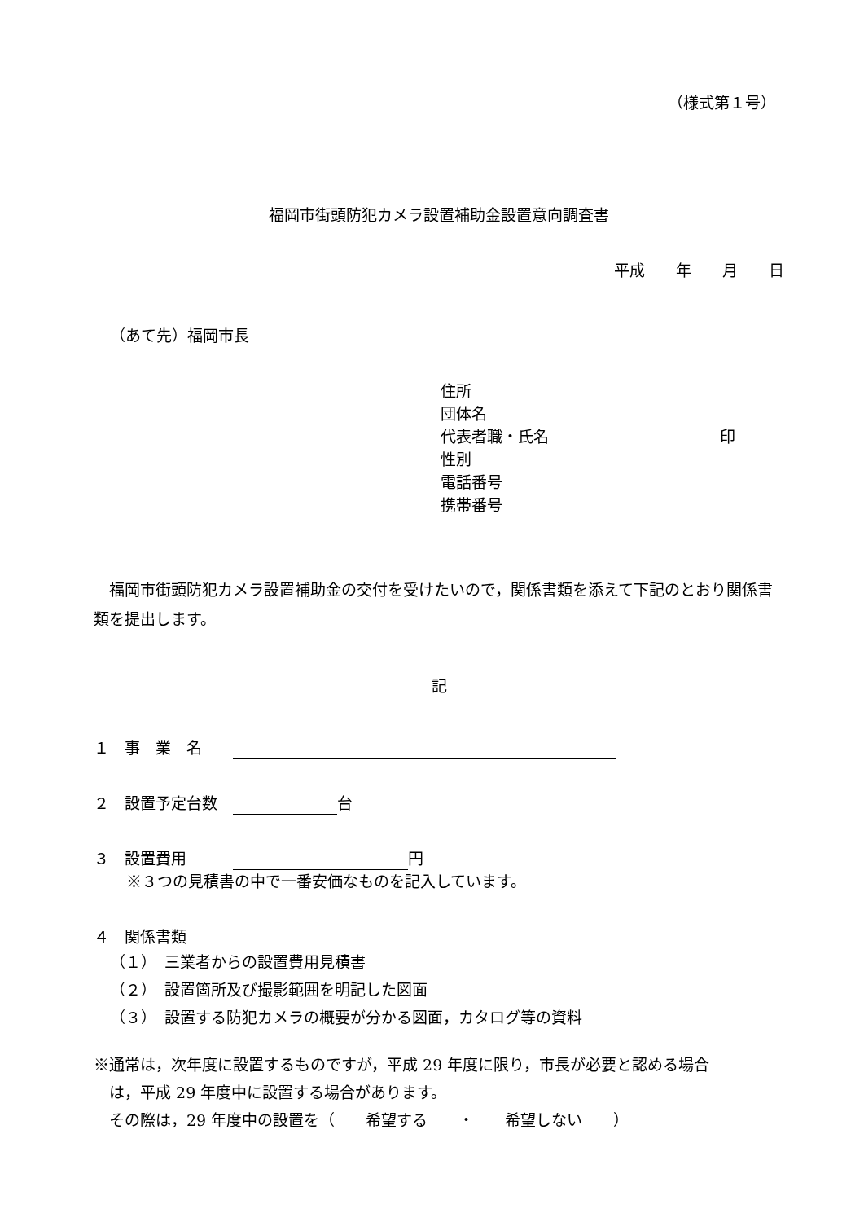（様式第１号）
福岡市街頭防犯カメラ設置補助金設置意向調査書
平成　　年　　月　　日
（あて先）福岡市長
住所
団体名
代表者職・氏名 印
性別
電話番号
携帯番号
　福岡市街頭防犯カメラ設置補助金の交付を受けたいので，関係書類を添えて下記のとおり関係書類を提出します。
記
１　事　業　名　　
２　設置予定台数　 台
３　設置費用　　　 円
※３つの見積書の中で一番安価なものを記入しています。
４　関係書類
（１）　三業者からの設置費用見積書
（２）　設置箇所及び撮影範囲を明記した図面
（３）　設置する防犯カメラの概要が分かる図面，カタログ等の資料
※通常は，次年度に設置するものですが，平成 29 年度に限り，市長が必要と認める場合
　は，平成 29 年度中に設置する場合があります。
　その際は，29 年度中の設置を（　　希望する　　・　　希望しない　　）